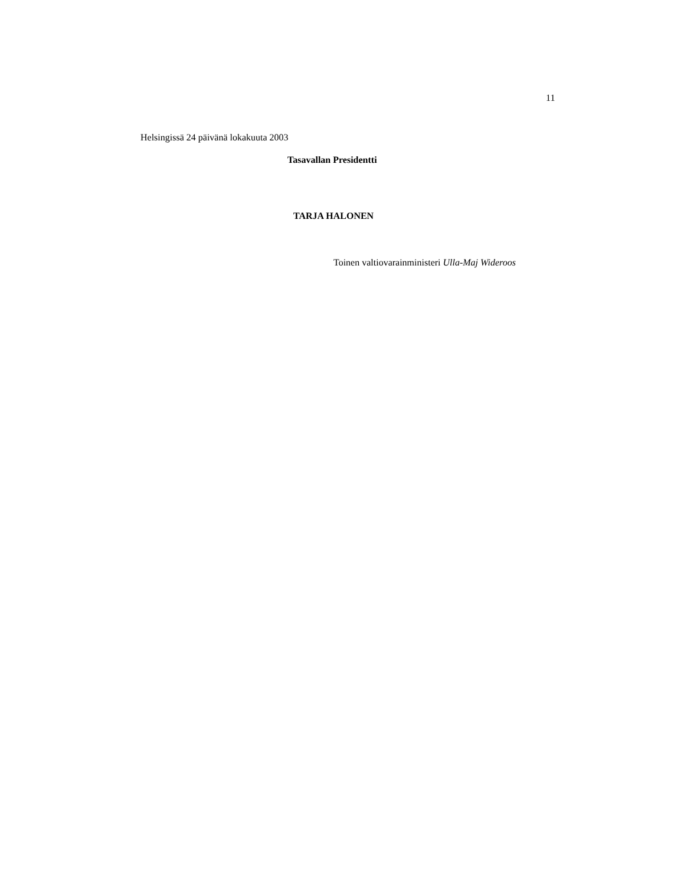11
Helsingissä 24 päivänä lokakuuta 2003
Tasavallan Presidentti
TARJA HALONEN
Toinen valtiovarainministeri Ulla-Maj Wideroos